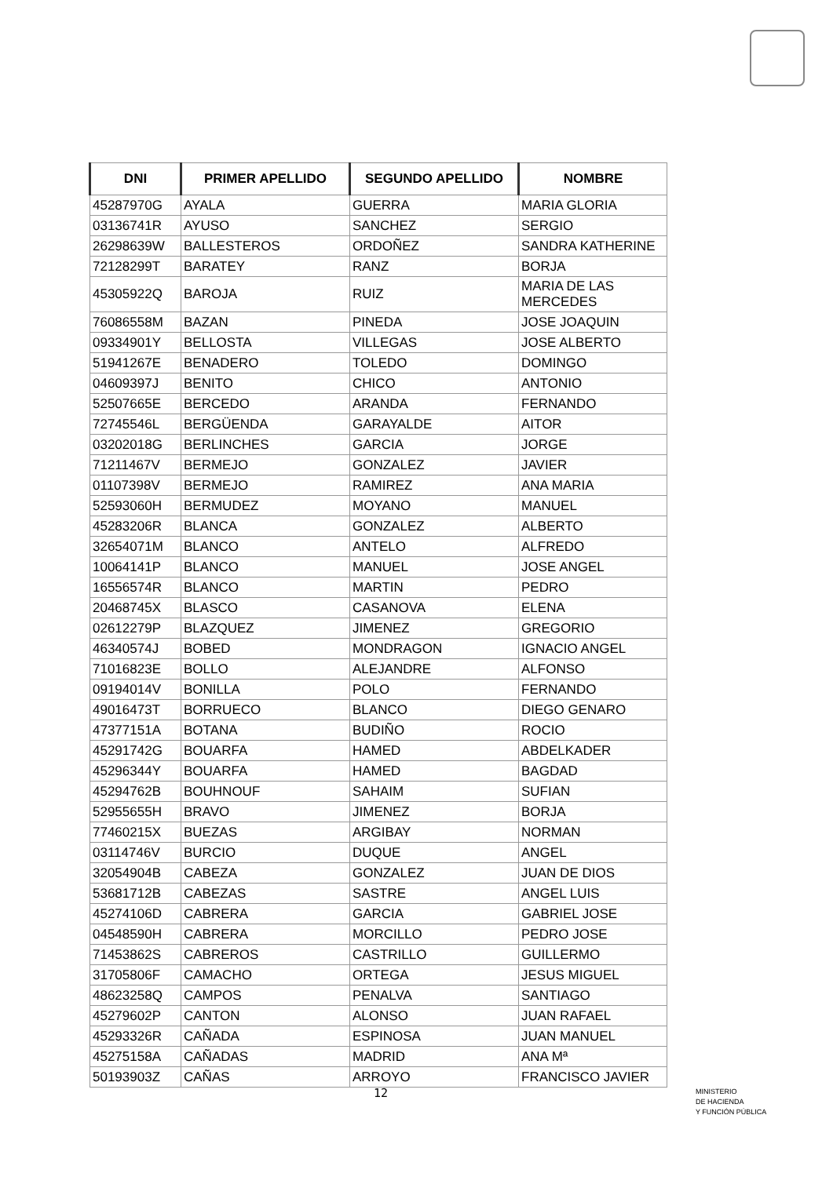| DNI | PRIMER APELLIDO | SEGUNDO APELLIDO | NOMBRE |
| --- | --- | --- | --- |
| 45287970G | AYALA | GUERRA | MARIA GLORIA |
| 03136741R | AYUSO | SANCHEZ | SERGIO |
| 26298639W | BALLESTEROS | ORDOÑEZ | SANDRA KATHERINE |
| 72128299T | BARATEY | RANZ | BORJA |
| 45305922Q | BAROJA | RUIZ | MARIA DE LAS MERCEDES |
| 76086558M | BAZAN | PINEDA | JOSE JOAQUIN |
| 09334901Y | BELLOSTA | VILLEGAS | JOSE ALBERTO |
| 51941267E | BENADERO | TOLEDO | DOMINGO |
| 04609397J | BENITO | CHICO | ANTONIO |
| 52507665E | BERCEDO | ARANDA | FERNANDO |
| 72745546L | BERGÜENDA | GARAYALDE | AITOR |
| 03202018G | BERLINCHES | GARCIA | JORGE |
| 71211467V | BERMEJO | GONZALEZ | JAVIER |
| 01107398V | BERMEJO | RAMIREZ | ANA MARIA |
| 52593060H | BERMUDEZ | MOYANO | MANUEL |
| 45283206R | BLANCA | GONZALEZ | ALBERTO |
| 32654071M | BLANCO | ANTELO | ALFREDO |
| 10064141P | BLANCO | MANUEL | JOSE ANGEL |
| 16556574R | BLANCO | MARTIN | PEDRO |
| 20468745X | BLASCO | CASANOVA | ELENA |
| 02612279P | BLAZQUEZ | JIMENEZ | GREGORIO |
| 46340574J | BOBED | MONDRAGON | IGNACIO ANGEL |
| 71016823E | BOLLO | ALEJANDRE | ALFONSO |
| 09194014V | BONILLA | POLO | FERNANDO |
| 49016473T | BORRUECO | BLANCO | DIEGO GENARO |
| 47377151A | BOTANA | BUDIÑO | ROCIO |
| 45291742G | BOUARFA | HAMED | ABDELKADER |
| 45296344Y | BOUARFA | HAMED | BAGDAD |
| 45294762B | BOUHNOUF | SAHAIM | SUFIAN |
| 52955655H | BRAVO | JIMENEZ | BORJA |
| 77460215X | BUEZAS | ARGIBAY | NORMAN |
| 03114746V | BURCIO | DUQUE | ANGEL |
| 32054904B | CABEZA | GONZALEZ | JUAN DE DIOS |
| 53681712B | CABEZAS | SASTRE | ANGEL LUIS |
| 45274106D | CABRERA | GARCIA | GABRIEL JOSE |
| 04548590H | CABRERA | MORCILLO | PEDRO JOSE |
| 71453862S | CABREROS | CASTRILLO | GUILLERMO |
| 31705806F | CAMACHO | ORTEGA | JESUS MIGUEL |
| 48623258Q | CAMPOS | PENALVA | SANTIAGO |
| 45279602P | CANTON | ALONSO | JUAN RAFAEL |
| 45293326R | CAÑADA | ESPINOSA | JUAN MANUEL |
| 45275158A | CAÑADAS | MADRID | ANA Mª |
| 50193903Z | CAÑAS | ARROYO | FRANCISCO JAVIER |
12
MINISTERIO
DE HACIENDA
Y FUNCIÓN PÚBLICA